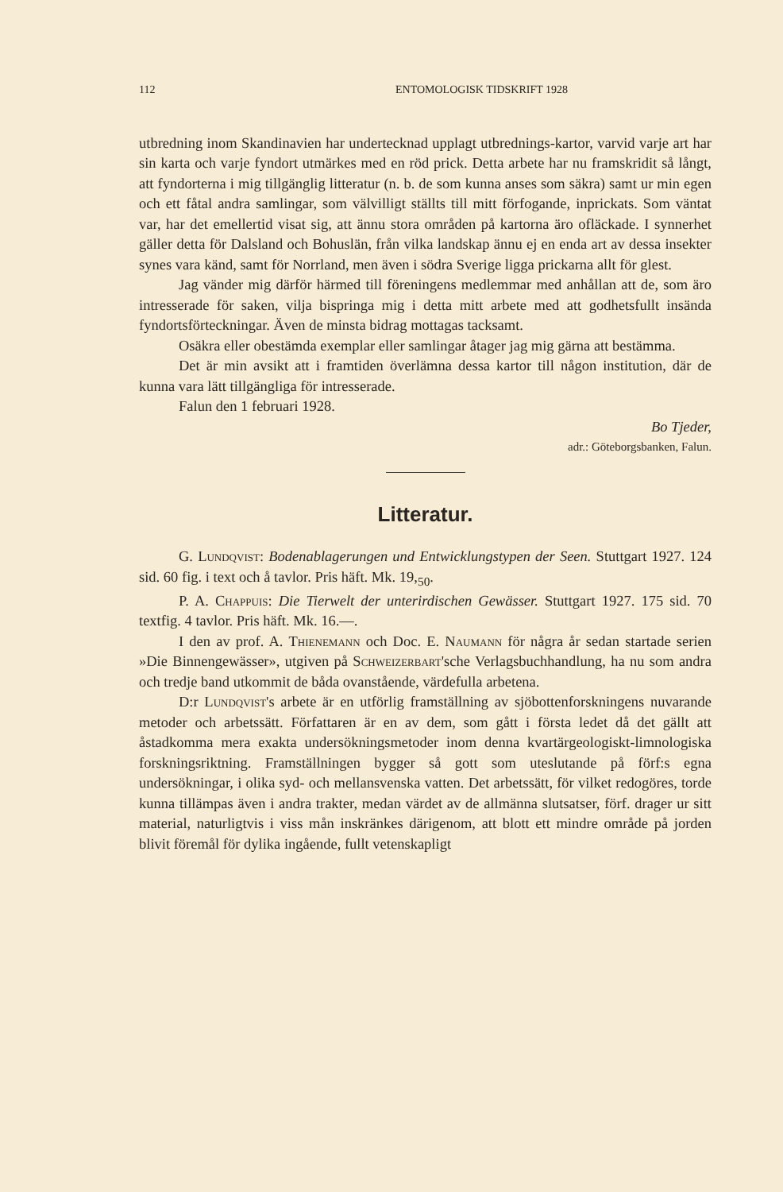112 ENTOMOLOGISK TIDSKRIFT 1928
utbredning inom Skandinavien har undertecknad upplagt utbrednings-kartor, varvid varje art har sin karta och varje fyndort utmärkes med en röd prick. Detta arbete har nu framskridit så långt, att fyndorterna i mig tillgänglig litteratur (n. b. de som kunna anses som säkra) samt ur min egen och ett fåtal andra samlingar, som välvilligt ställts till mitt förfogande, inprickats. Som väntat var, har det emellertid visat sig, att ännu stora områden på kartorna äro ofläckade. I synnerhet gäller detta för Dalsland och Bohuslän, från vilka landskap ännu ej en enda art av dessa insekter synes vara känd, samt för Norrland, men även i södra Sverige ligga prickarna allt för glest.
Jag vänder mig därför härmed till föreningens medlemmar med anhållan att de, som äro intresserade för saken, vilja bispringa mig i detta mitt arbete med att godhetsfullt insända fyndortsförteckningar. Även de minsta bidrag mottagas tacksamt.
Osäkra eller obestämda exemplar eller samlingar åtager jag mig gärna att bestämma.
Det är min avsikt att i framtiden överlämna dessa kartor till någon institution, där de kunna vara lätt tillgängliga för intresserade.
Falun den 1 februari 1928.
Bo Tjeder,
adr.: Göteborgsbanken, Falun.
Litteratur.
G. Lundqvist: Bodenablagerungen und Entwicklungstypen der Seen. Stuttgart 1927. 124 sid. 60 fig. i text och å tavlor. Pris häft. Mk. 19,<sub>50</sub>.
P. A. Chappuis: Die Tierwelt der unterirdischen Gewässer. Stuttgart 1927. 175 sid. 70 textfig. 4 tavlor. Pris häft. Mk. 16.—.
I den av prof. A. Thienemann och Doc. E. Naumann för några år sedan startade serien »Die Binnengewässer», utgiven på Schweizerbart'sche Verlagsbuchhandlung, ha nu som andra och tredje band utkommit de båda ovanstående, värdefulla arbetena.
D:r Lundqvist's arbete är en utförlig framställning av sjöbottenforskningens nuvarande metoder och arbetssätt. Författaren är en av dem, som gått i första ledet då det gällt att åstadkomma mera exakta undersökningsmetoder inom denna kvartärgeologiskt-limnologiska forskningsriktning. Framställningen bygger så gott som uteslutande på förf:s egna undersökningar, i olika syd- och mellansvenska vatten. Det arbetssätt, för vilket redogöres, torde kunna tillämpas även i andra trakter, medan värdet av de allmänna slutsatser, förf. drager ur sitt material, naturligtvis i viss mån inskränkes därigenom, att blott ett mindre område på jorden blivit föremål för dylika ingående, fullt vetenskapligt